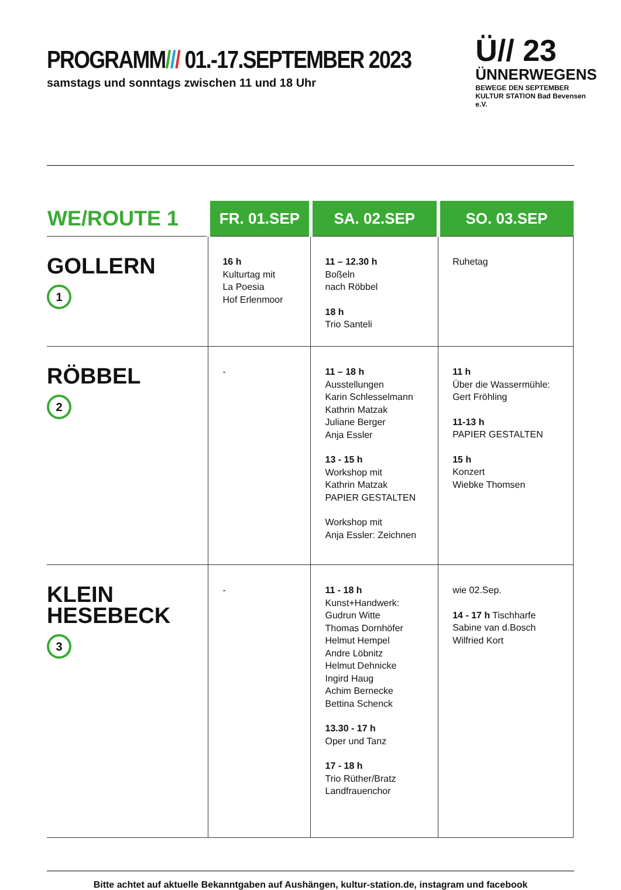PROGRAMM/// 01.-17.SEPTEMBER 2023
samstags und sonntags zwischen 11 und 18 Uhr
Ü// 23
ÜNNERWEGENS
BEWEGE DEN SEPTEMBER
KULTUR STATION Bad Bevensen e.V.
| WE/ROUTE 1 | FR. 01.SEP | SA. 02.SEP | SO. 03.SEP |
| --- | --- | --- | --- |
| GOLLERN 1 | 16 h Kulturtag mit La Poesia Hof Erlenmoor | 11 – 12.30 h Boßeln nach Röbbel 18 h Trio Santeli | Ruhetag |
| RÖBBEL 2 | - | 11 – 18 h Ausstellungen Karin Schlesselmann Kathrin Matzak Juliane Berger Anja Essler 13 - 15 h Workshop mit Kathrin Matzak PAPIER GESTALTEN Workshop mit Anja Essler: Zeichnen | 11 h Über die Wassermühle: Gert Fröhling 11-13 h PAPIER GESTALTEN 15 h Konzert Wiebke Thomsen |
| KLEIN HESEBECK 3 | - | 11 - 18 h Kunst+Handwerk: Gudrun Witte Thomas Dornhöfer Helmut Hempel Andre Löbnitz Helmut Dehnicke Ingird Haug Achim Bernecke Bettina Schenck 13.30 - 17 h Oper und Tanz 17 - 18 h Trio Rüther/Bratz Landfrauenchor | wie 02.Sep. 14 - 17 h Tischharfe Sabine van d.Bosch Wilfried Kort |
Bitte achtet auf aktuelle Bekanntgaben auf Aushängen, kultur-station.de, instagram und facebook